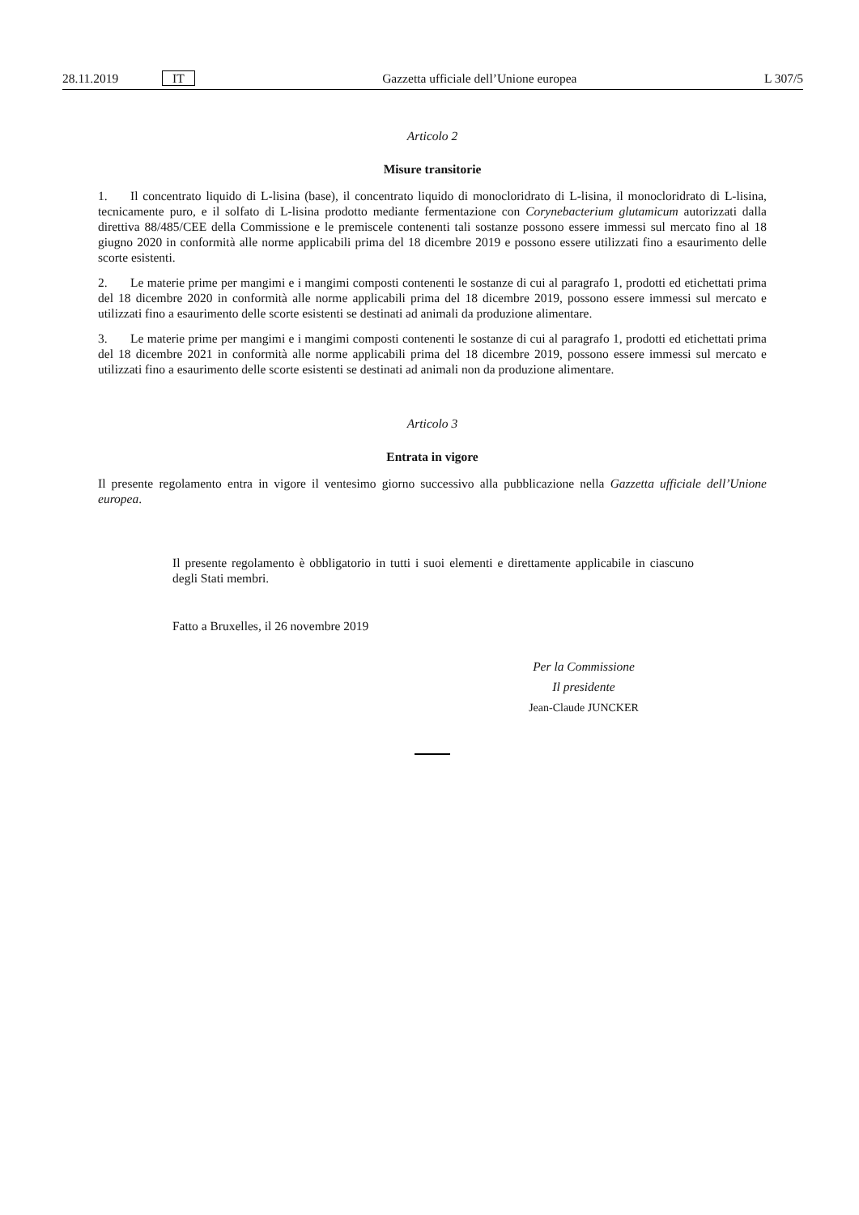28.11.2019 IT Gazzetta ufficiale dell’Unione europea L 307/5
Articolo 2
Misure transitorie
1. Il concentrato liquido di L-lisina (base), il concentrato liquido di monocloridrato di L-lisina, il monocloridrato di L-lisina, tecnicamente puro, e il solfato di L-lisina prodotto mediante fermentazione con Corynebacterium glutamicum autorizzati dalla direttiva 88/485/CEE della Commissione e le premiscele contenenti tali sostanze possono essere immessi sul mercato fino al 18 giugno 2020 in conformità alle norme applicabili prima del 18 dicembre 2019 e possono essere utilizzati fino a esaurimento delle scorte esistenti.
2. Le materie prime per mangimi e i mangimi composti contenenti le sostanze di cui al paragrafo 1, prodotti ed etichettati prima del 18 dicembre 2020 in conformità alle norme applicabili prima del 18 dicembre 2019, possono essere immessi sul mercato e utilizzati fino a esaurimento delle scorte esistenti se destinati ad animali da produzione alimentare.
3. Le materie prime per mangimi e i mangimi composti contenenti le sostanze di cui al paragrafo 1, prodotti ed etichettati prima del 18 dicembre 2021 in conformità alle norme applicabili prima del 18 dicembre 2019, possono essere immessi sul mercato e utilizzati fino a esaurimento delle scorte esistenti se destinati ad animali non da produzione alimentare.
Articolo 3
Entrata in vigore
Il presente regolamento entra in vigore il ventesimo giorno successivo alla pubblicazione nella Gazzetta ufficiale dell’Unione europea.
Il presente regolamento è obbligatorio in tutti i suoi elementi e direttamente applicabile in ciascuno degli Stati membri.
Fatto a Bruxelles, il 26 novembre 2019
Per la Commissione
Il presidente
Jean-Claude JUNCKER